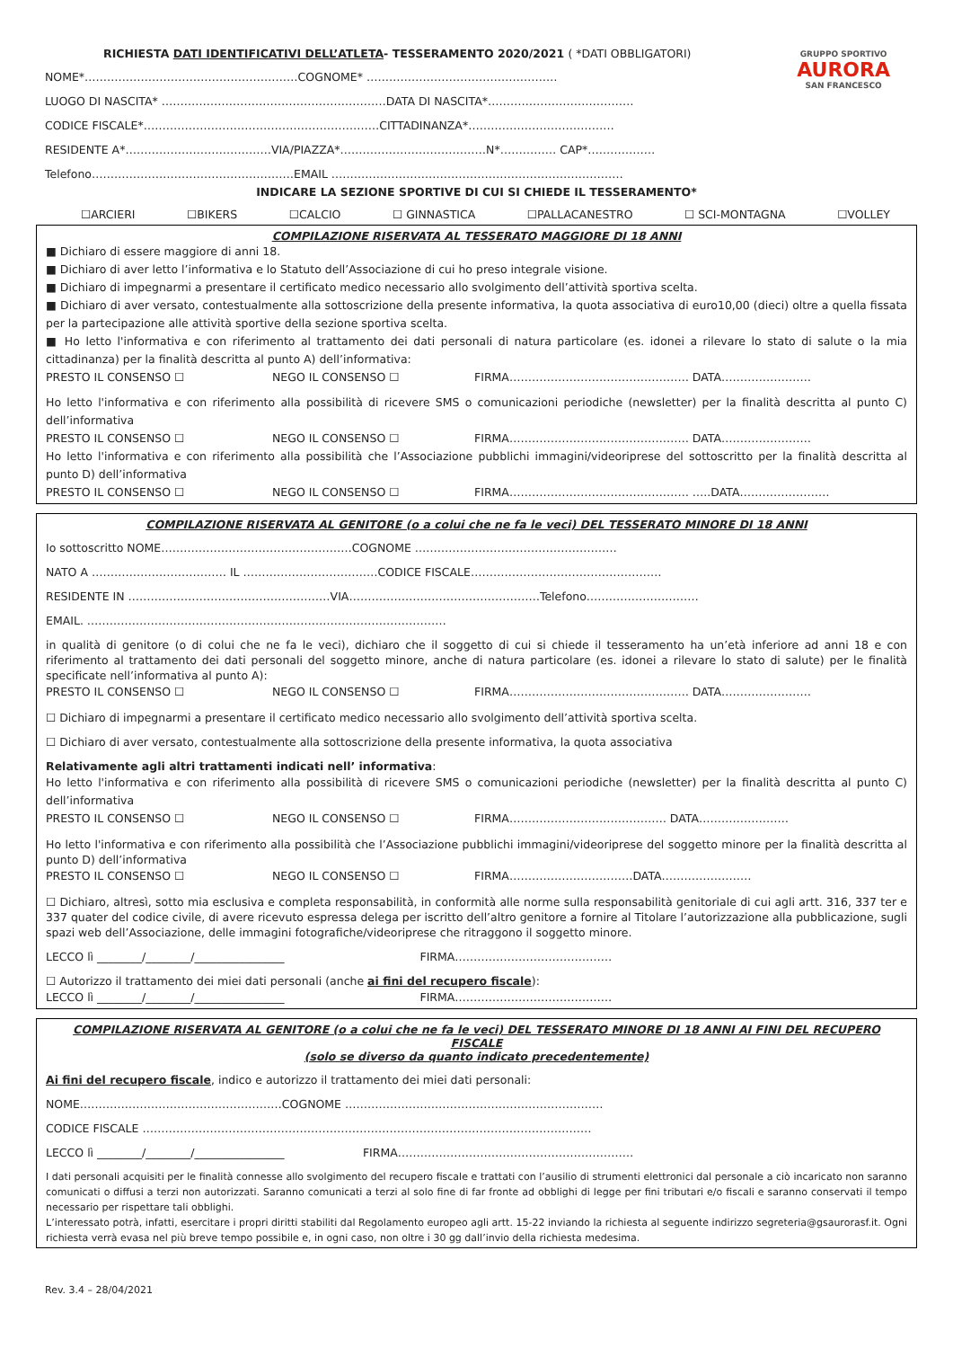GRUPPO SPORTIVO
AURORA
SAN FRANCESCO
RICHIESTA DATI IDENTIFICATIVI DELL’ATLETA- TESSERAMENTO 2020/2021 ( *DATI OBBLIGATORI)
NOME*…………………………………………………COGNOME* ……………………………………………
LUOGO DI NASCITA* ……………………………………………………DATA DI NASCITA*…………………………………
CODICE FISCALE*………………………………………………………CITTADINANZA*…………………………………
RESIDENTE A*…………………………………VIA/PIAZZA*…………………………………N*…………… CAP*………………
Telefono………………………………………………EMAIL ……………………………………………………………………
INDICARE LA SEZIONE SPORTIVE DI CUI SI CHIEDE IL TESSERAMENTO*
☐ARCIERI ☐BIKERS ☐CALCIO ☐ GINNASTICA ☐PALLACANESTRO ☐ SCI-MONTAGNA ☐VOLLEY
COMPILAZIONE RISERVATA AL TESSERATO MAGGIORE DI 18 ANNI
■ Dichiaro di essere maggiore di anni 18.
■ Dichiaro di aver letto l’informativa e lo Statuto dell’Associazione di cui ho preso integrale visione.
■ Dichiaro di impegnarmi a presentare il certificato medico necessario allo svolgimento dell’attività sportiva scelta.
■ Dichiaro di aver versato, contestualmente alla sottoscrizione della presente informativa, la quota associativa di euro10,00 (dieci) oltre a quella fissata per la partecipazione alle attività sportive della sezione sportiva scelta.
■ Ho letto l'informativa e con riferimento al trattamento dei dati personali di natura particolare (es. idonei a rilevare lo stato di salute o la mia cittadinanza) per la finalità descritta al punto A) dell’informativa:
PRESTO IL CONSENSO ☐ NEGO IL CONSENSO ☐ FIRMA………………………………………… DATA……………………
Ho letto l'informativa e con riferimento alla possibilità di ricevere SMS o comunicazioni periodiche (newsletter) per la finalità descritta al punto C) dell’informativa
PRESTO IL CONSENSO ☐ NEGO IL CONSENSO ☐ FIRMA………………………………………… DATA……………………
Ho letto l'informativa e con riferimento alla possibilità che l’Associazione pubblichi immagini/videoriprese del sottoscritto per la finalità descritta al punto D) dell’informativa
PRESTO IL CONSENSO ☐ NEGO IL CONSENSO ☐ FIRMA………………………………………… …..DATA……………………
COMPILAZIONE RISERVATA AL GENITORE (o a colui che ne fa le veci) DEL TESSERATO MINORE DI 18 ANNI
Io sottoscritto NOME……………………………………………COGNOME ………………………………………………
NATO A ……………………………… IL ………………………………CODICE FISCALE……………………………………………
RESIDENTE IN ………………………………………………VIA……………………………………………Telefono…………………………
EMAIL. ……………………………………………………………………………………
in qualità di genitore (o di colui che ne fa le veci), dichiaro che il soggetto di cui si chiede il tesseramento ha un’età inferiore ad anni 18 e con riferimento al trattamento dei dati personali del soggetto minore, anche di natura particolare (es. idonei a rilevare lo stato di salute) per le finalità specificate nell’informativa al punto A):
PRESTO IL CONSENSO ☐ NEGO IL CONSENSO ☐ FIRMA………………………………………… DATA……………………
☐ Dichiaro di impegnarmi a presentare il certificato medico necessario allo svolgimento dell’attività sportiva scelta.
☐ Dichiaro di aver versato, contestualmente alla sottoscrizione della presente informativa, la quota associativa
Relativamente agli altri trattamenti indicati nell’ informativa:
Ho letto l'informativa e con riferimento alla possibilità di ricevere SMS o comunicazioni periodiche (newsletter) per la finalità descritta al punto C) dell’informativa
PRESTO IL CONSENSO ☐ NEGO IL CONSENSO ☐ FIRMA…………………………………… DATA……………………
Ho letto l'informativa e con riferimento alla possibilità che l’Associazione pubblichi immagini/videoriprese del soggetto minore per la finalità descritta al punto D) dell’informativa
PRESTO IL CONSENSO ☐ NEGO IL CONSENSO ☐ FIRMA……………………………DATA……………………
☐ Dichiaro, altresì, sotto mia esclusiva e completa responsabilità, in conformità alle norme sulla responsabilità genitoriale di cui agli artt. 316, 337 ter e 337 quater del codice civile, di avere ricevuto espressa delega per iscritto dell’altro genitore a fornire al Titolare l’autorizzazione alla pubblicazione, sugli spazi web dell’Associazione, delle immagini fotografiche/videoriprese che ritraggono il soggetto minore.
LECCO lì ________/________/________________ FIRMA……………………………………
☐ Autorizzo il trattamento dei miei dati personali (anche ai fini del recupero fiscale):
LECCO lì ________/________/________________ FIRMA……………………………………
COMPILAZIONE RISERVATA AL GENITORE (o a colui che ne fa le veci) DEL TESSERATO MINORE DI 18 ANNI AI FINI DEL RECUPERO FISCALE
(solo se diverso da quanto indicato precedentemente)
Ai fini del recupero fiscale, indico e autorizzo il trattamento dei miei dati personali:
NOME………………………………………………COGNOME ……………………………………………………………
CODICE FISCALE …………………………………………………………………………………………………………
LECCO lì ________/________/________________ FIRMA………………………………………………………
I dati personali acquisiti per le finalità connesse allo svolgimento del recupero fiscale e trattati con l’ausilio di strumenti elettronici dal personale a ciò incaricato non saranno comunicati o diffusi a terzi non autorizzati. Saranno comunicati a terzi al solo fine di far fronte ad obblighi di legge per fini tributari e/o fiscali e saranno conservati il tempo necessario per rispettare tali obblighi.
L’interessato potrà, infatti, esercitare i propri diritti stabiliti dal Regolamento europeo agli artt. 15-22 inviando la richiesta al seguente indirizzo segreteria@gsaurorasf.it. Ogni richiesta verrà evasa nel più breve tempo possibile e, in ogni caso, non oltre i 30 gg dall’invio della richiesta medesima.
Rev. 3.4 – 28/04/2021